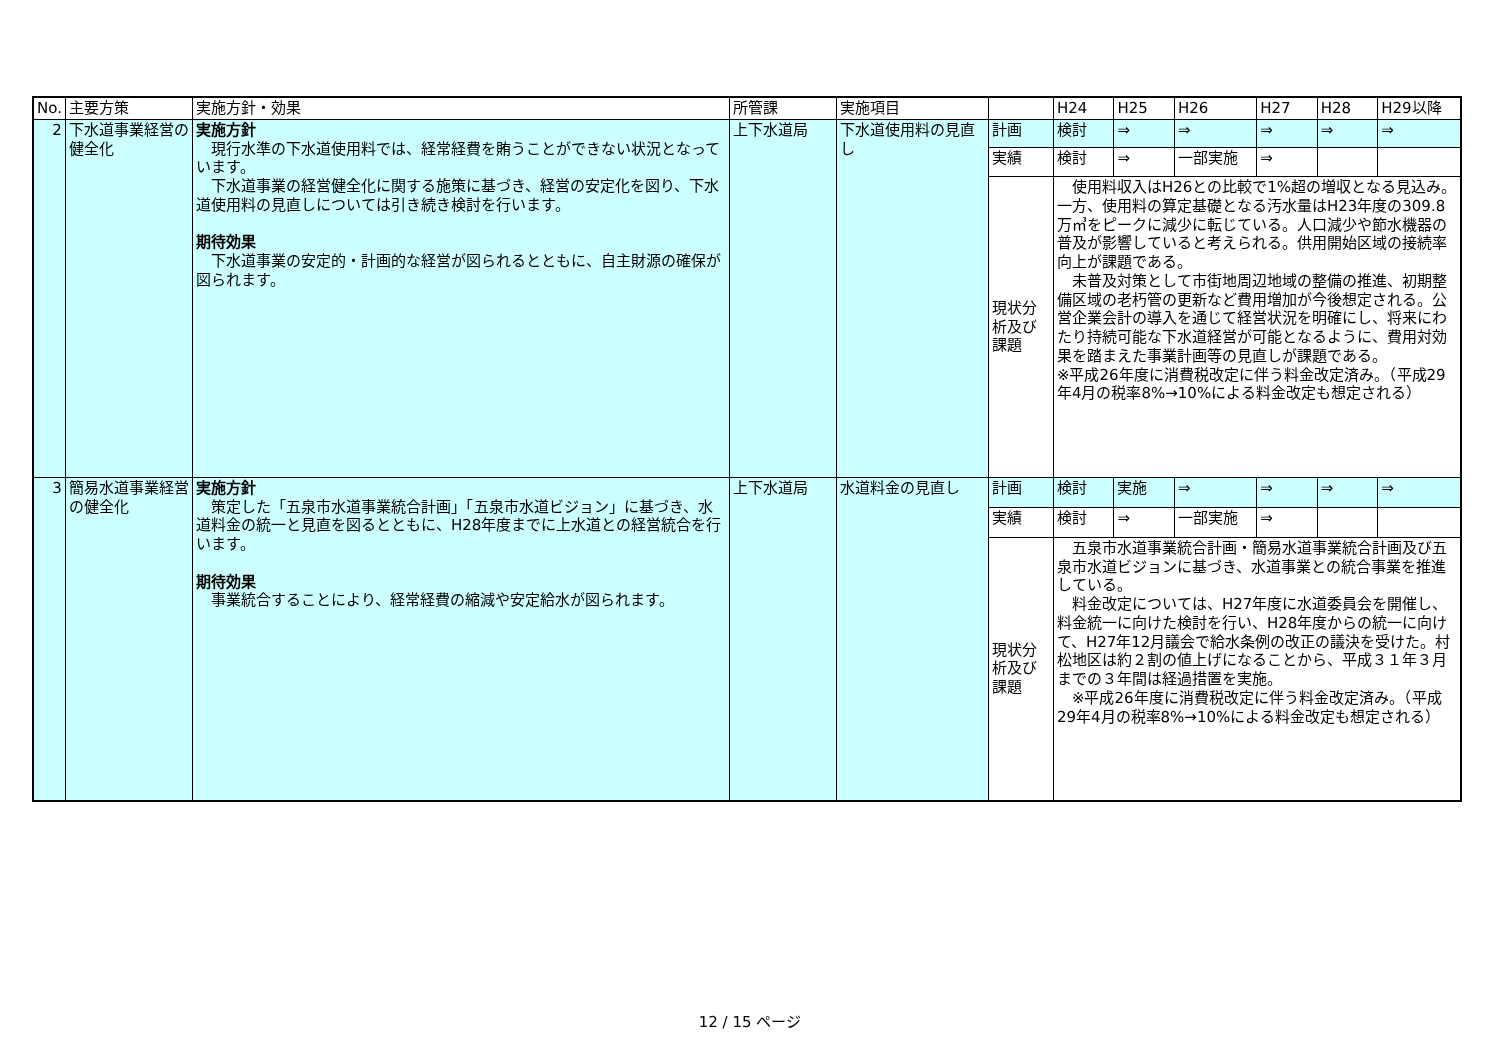| No. | 主要方策 | 実施方針・効果 | 所管課 | 実施項目 | | H24 | H25 | H26 | H27 | H28 | H29以降 |
| --- | --- | --- | --- | --- | --- | --- | --- | --- | --- | --- | --- |
| 2 | 下水道事業経営の健全化 | 実施方針 現行水準の下水道使用料では、経常経費を賄うことができない状況となっています。 下水道事業の経営健全化に関する施策に基づき、経営の安定化を図り、下水道使用料の見直しについては引き続き検討を行います。 期待効果 下水道事業の安定的・計画的な経営が図られるとともに、自主財源の確保が図られます。 | 上下水道局 | 下水道使用料の見直し | 計画 | 検討 | ⇒ | ⇒ | ⇒ | ⇒ | ⇒ |
| | | | | | 実績 | 検討 | ⇒ | 一部実施 | ⇒ | | |
| | | | | | 現状分析及び課題 | 使用料収入はH26との比較で1%超の増収となる見込み。一方、使用料の算定基礎となる汚水量はH23年度の309.8万㎥をピークに減少に転じている。人口減少や節水機器の普及が影響していると考えられる。供用開始区域の接続率向上が課題である。 未普及対策として市街地周辺地域の整備の推進、初期整備区域の老朽管の更新など費用増加が今後想定される。公営企業会計の導入を通じて経営状況を明確にし、将来にわたり持続可能な下水道経営が可能となるように、費用対効果を踏まえた事業計画等の見直しが課題である。 ※平成26年度に消費税改定に伴う料金改定済み。（平成29年4月の税率8%→10%による料金改定も想定される） | | | | | |
| 3 | 簡易水道事業経営の健全化 | 実施方針 策定した「五泉市水道事業統合計画」「五泉市水道ビジョン」に基づき、水道料金の統一と見直を図るとともに、H28年度までに上水道との経営統合を行います。 期待効果 事業統合することにより、経常経費の縮減や安定給水が図られます。 | 上下水道局 | 水道料金の見直し | 計画 | 検討 | 実施 | ⇒ | ⇒ | ⇒ | ⇒ |
| | | | | | 実績 | 検討 | ⇒ | 一部実施 | ⇒ | | |
| | | | | | 現状分析及び課題 | 五泉市水道事業統合計画・簡易水道事業統合計画及び五泉市水道ビジョンに基づき、水道事業との統合事業を推進している。 料金改定については、H27年度に水道委員会を開催し、料金統一に向けた検討を行い、H28年度からの統一に向けて、H27年12月議会で給水条例の改正の議決を受けた。村松地区は約２割の値上げになることから、平成３１年３月までの３年間は経過措置を実施。 ※平成26年度に消費税改定に伴う料金改定済み。（平成29年4月の税率8%→10%による料金改定も想定される） | | | | | |
12 / 15 ページ